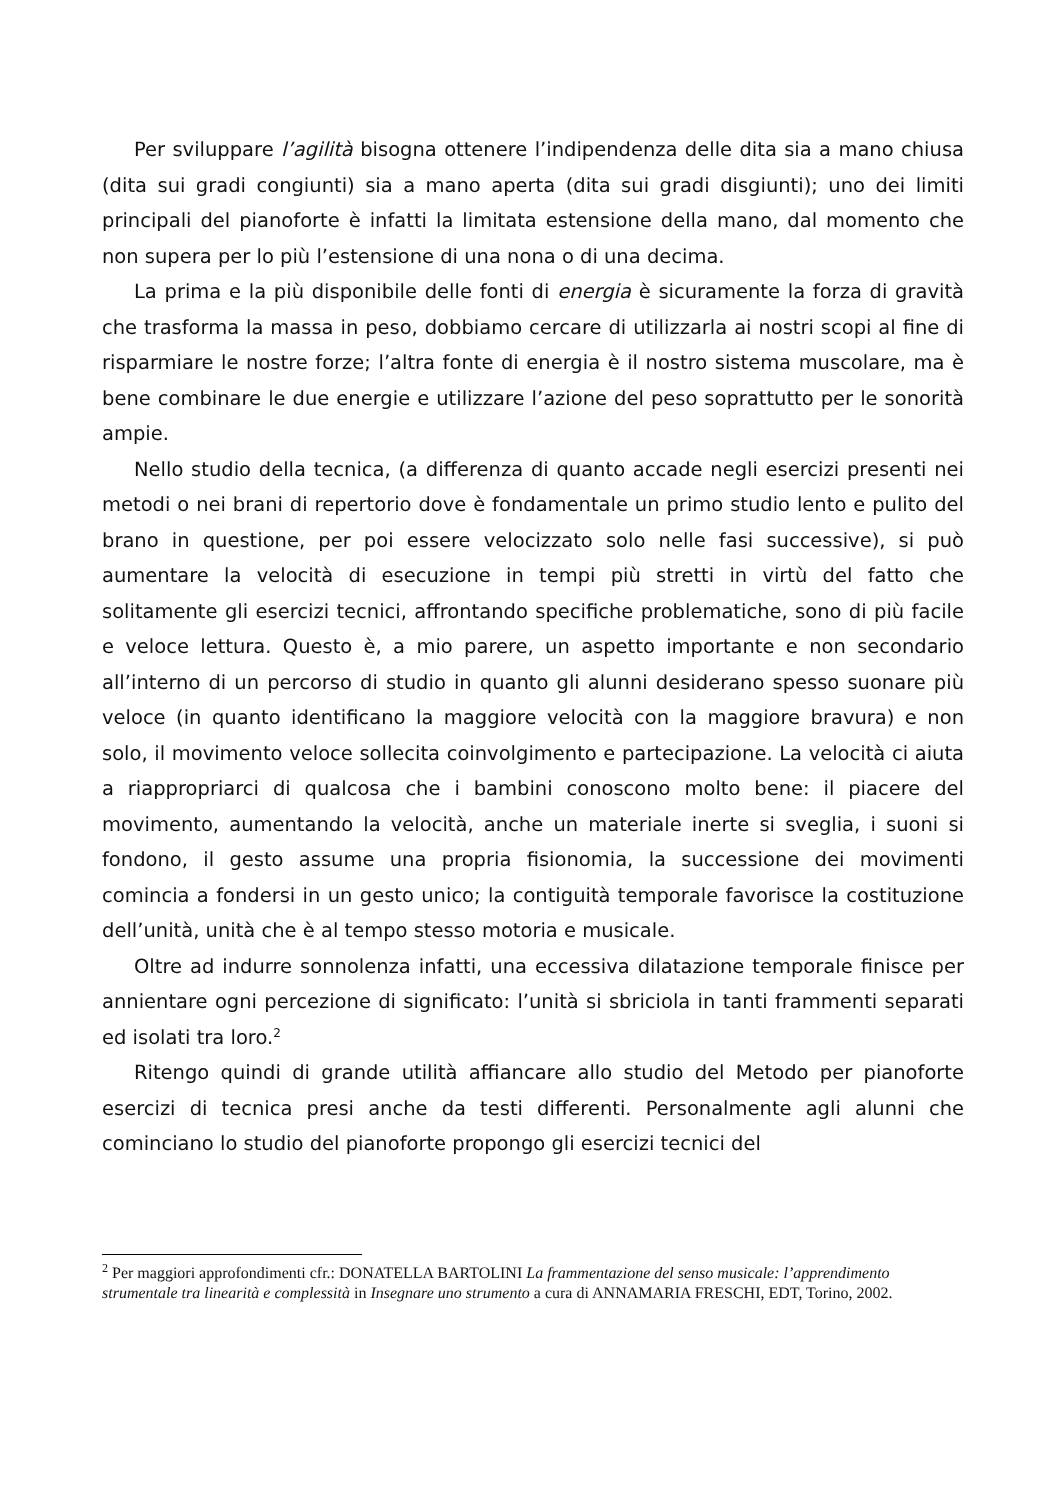Per sviluppare l’agilità bisogna ottenere l’indipendenza delle dita sia a mano chiusa (dita sui gradi congiunti) sia a mano aperta (dita sui gradi disgiunti); uno dei limiti principali del pianoforte è infatti la limitata estensione della mano, dal momento che non supera per lo più l’estensione di una nona o di una decima.
La prima e la più disponibile delle fonti di energia è sicuramente la forza di gravità che trasforma la massa in peso, dobbiamo cercare di utilizzarla ai nostri scopi al fine di risparmiare le nostre forze; l’altra fonte di energia è il nostro sistema muscolare, ma è bene combinare le due energie e utilizzare l’azione del peso soprattutto per le sonorità ampie.
Nello studio della tecnica, (a differenza di quanto accade negli esercizi presenti nei metodi o nei brani di repertorio dove è fondamentale un primo studio lento e pulito del brano in questione, per poi essere velocizzato solo nelle fasi successive), si può aumentare la velocità di esecuzione in tempi più stretti in virtù del fatto che solitamente gli esercizi tecnici, affrontando specifiche problematiche, sono di più facile e veloce lettura. Questo è, a mio parere, un aspetto importante e non secondario all’interno di un percorso di studio in quanto gli alunni desiderano spesso suonare più veloce (in quanto identificano la maggiore velocità con la maggiore bravura) e non solo, il movimento veloce sollecita coinvolgimento e partecipazione. La velocità ci aiuta a riappropriarci di qualcosa che i bambini conoscono molto bene: il piacere del movimento, aumentando la velocità, anche un materiale inerte si sveglia, i suoni si fondono, il gesto assume una propria fisionomia, la successione dei movimenti comincia a fondersi in un gesto unico; la contiguità temporale favorisce la costituzione dell’unità, unità che è al tempo stesso motoria e musicale.
Oltre ad indurre sonnolenza infatti, una eccessiva dilatazione temporale finisce per annientare ogni percezione di significato: l’unità si sbriciola in tanti frammenti separati ed isolati tra loro.<sup>2</sup>
Ritengo quindi di grande utilità affiancare allo studio del Metodo per pianoforte esercizi di tecnica presi anche da testi differenti. Personalmente agli alunni che cominciano lo studio del pianoforte propongo gli esercizi tecnici del
<sup>2</sup> Per maggiori approfondimenti cfr.: DONATELLA BARTOLINI La frammentazione del senso musicale: l’apprendimento strumentale tra linearità e complessità in Insegnare uno strumento a cura di ANNAMARIA FRESCHI, EDT, Torino, 2002.